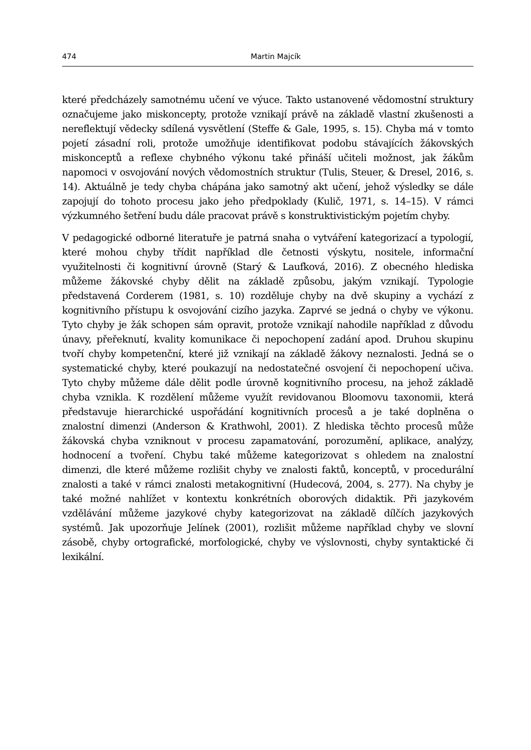474 Martin Majcík
které předcházely samotnému učení ve výuce. Takto ustanovené vědomostní struktury označujeme jako miskoncepty, protože vznikají právě na základě vlastní zkušenosti a nereflektují vědecky sdílená vysvětlení (Steffe & Gale, 1995, s. 15). Chyba má v tomto pojetí zásadní roli, protože umožňuje identifikovat podobu stávajících žákovských miskonceptů a reflexe chybného výkonu také přináší učiteli možnost, jak žákům napomoci v osvojování nových vědomostních struktur (Tulis, Steuer, & Dresel, 2016, s. 14). Aktuálně je tedy chyba chápána jako samotný akt učení, jehož výsledky se dále zapojují do tohoto procesu jako jeho předpoklady (Kulič, 1971, s. 14–15). V rámci výzkumného šetření budu dále pracovat právě s konstruktivistickým pojetím chyby.
V pedagogické odborné literatuře je patrná snaha o vytváření kategorizací a typologií, které mohou chyby třídit například dle četnosti výskytu, nositele, informační využitelnosti či kognitivní úrovně (Starý & Laufková, 2016). Z obecného hlediska můžeme žákovské chyby dělit na základě způsobu, jakým vznikají. Typologie představená Corderem (1981, s. 10) rozděluje chyby na dvě skupiny a vychází z kognitivního přístupu k osvojování cizího jazyka. Zaprvé se jedná o chyby ve výkonu. Tyto chyby je žák schopen sám opravit, protože vznikají nahodile například z důvodu únavy, přeřeknutí, kvality komunikace či nepochopení zadání apod. Druhou skupinu tvoří chyby kompetenční, které již vznikají na základě žákovy neznalosti. Jedná se o systematické chyby, které poukazují na nedostatečné osvojení či nepochopení učiva. Tyto chyby můžeme dále dělit podle úrovně kognitivního procesu, na jehož základě chyba vznikla. K rozdělení můžeme využít revidovanou Bloomovu taxonomii, která představuje hierarchické uspořádání kognitivních procesů a je také doplněna o znalostní dimenzi (Anderson & Krathwohl, 2001). Z hlediska těchto procesů může žákovská chyba vzniknout v procesu zapamatování, porozumění, aplikace, analýzy, hodnocení a tvoření. Chybu také můžeme kategorizovat s ohledem na znalostní dimenzi, dle které můžeme rozlišit chyby ve znalosti faktů, konceptů, v procedurální znalosti a také v rámci znalosti metakognitivní (Hudecová, 2004, s. 277). Na chyby je také možné nahlížet v kontextu konkrétních oborových didaktik. Při jazykovém vzdělávání můžeme jazykové chyby kategorizovat na základě dílčích jazykových systémů. Jak upozorňuje Jelínek (2001), rozlišit můžeme například chyby ve slovní zásobě, chyby ortografické, morfologické, chyby ve výslovnosti, chyby syntaktické či lexikální.